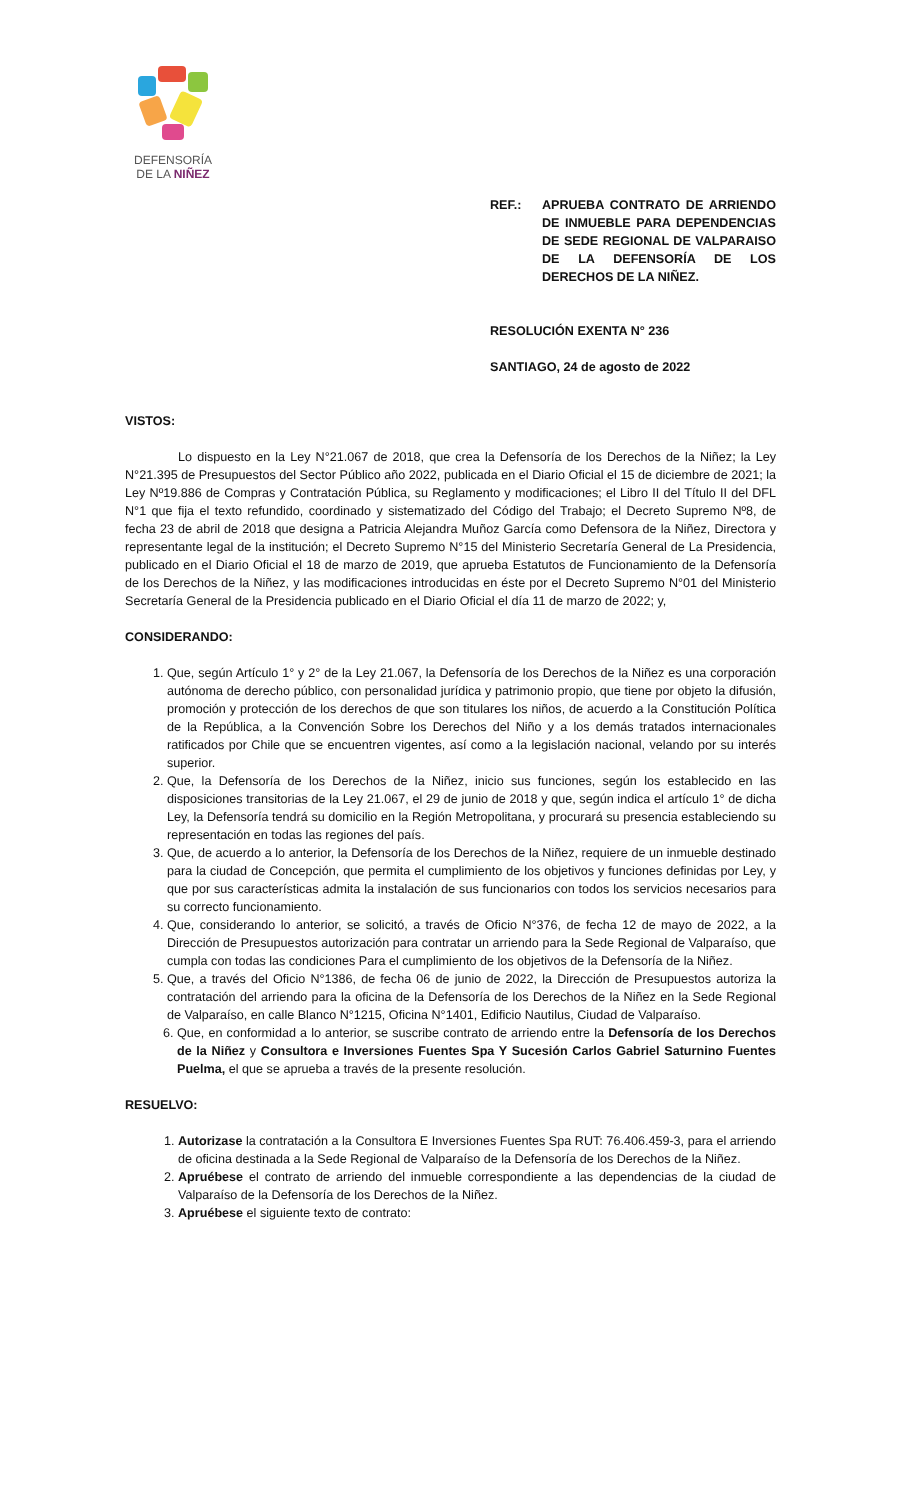DEFENSORÍA
DE LA NIÑEZ
REF.: APRUEBA CONTRATO DE ARRIENDO DE INMUEBLE PARA DEPENDENCIAS DE SEDE REGIONAL DE VALPARAISO DE LA DEFENSORÍA DE LOS DERECHOS DE LA NIÑEZ.
RESOLUCIÓN EXENTA N° 236
SANTIAGO, 24 de agosto de 2022
VISTOS:
Lo dispuesto en la Ley N°21.067 de 2018, que crea la Defensoría de los Derechos de la Niñez; la Ley N°21.395 de Presupuestos del Sector Público año 2022, publicada en el Diario Oficial el 15 de diciembre de 2021; la Ley Nº19.886 de Compras y Contratación Pública, su Reglamento y modificaciones; el Libro II del Título II del DFL N°1 que fija el texto refundido, coordinado y sistematizado del Código del Trabajo; el Decreto Supremo Nº8, de fecha 23 de abril de 2018 que designa a Patricia Alejandra Muñoz García como Defensora de la Niñez, Directora y representante legal de la institución; el Decreto Supremo N°15 del Ministerio Secretaría General de La Presidencia, publicado en el Diario Oficial el 18 de marzo de 2019, que aprueba Estatutos de Funcionamiento de la Defensoría de los Derechos de la Niñez, y las modificaciones introducidas en éste por el Decreto Supremo N°01 del Ministerio Secretaría General de la Presidencia publicado en el Diario Oficial el día 11 de marzo de 2022; y,
CONSIDERANDO:
1. Que, según Artículo 1° y 2° de la Ley 21.067, la Defensoría de los Derechos de la Niñez es una corporación autónoma de derecho público, con personalidad jurídica y patrimonio propio, que tiene por objeto la difusión, promoción y protección de los derechos de que son titulares los niños, de acuerdo a la Constitución Política de la República, a la Convención Sobre los Derechos del Niño y a los demás tratados internacionales ratificados por Chile que se encuentren vigentes, así como a la legislación nacional, velando por su interés superior.
2. Que, la Defensoría de los Derechos de la Niñez, inicio sus funciones, según los establecido en las disposiciones transitorias de la Ley 21.067, el 29 de junio de 2018 y que, según indica el artículo 1° de dicha Ley, la Defensoría tendrá su domicilio en la Región Metropolitana, y procurará su presencia estableciendo su representación en todas las regiones del país.
3. Que, de acuerdo a lo anterior, la Defensoría de los Derechos de la Niñez, requiere de un inmueble destinado para la ciudad de Concepción, que permita el cumplimiento de los objetivos y funciones definidas por Ley, y que por sus características admita la instalación de sus funcionarios con todos los servicios necesarios para su correcto funcionamiento.
4. Que, considerando lo anterior, se solicitó, a través de Oficio N°376, de fecha 12 de mayo de 2022, a la Dirección de Presupuestos autorización para contratar un arriendo para la Sede Regional de Valparaíso, que cumpla con todas las condiciones Para el cumplimiento de los objetivos de la Defensoría de la Niñez.
5. Que, a través del Oficio N°1386, de fecha 06 de junio de 2022, la Dirección de Presupuestos autoriza la contratación del arriendo para la oficina de la Defensoría de los Derechos de la Niñez en la Sede Regional de Valparaíso, en calle Blanco N°1215, Oficina N°1401, Edificio Nautilus, Ciudad de Valparaíso.
6. Que, en conformidad a lo anterior, se suscribe contrato de arriendo entre la Defensoría de los Derechos de la Niñez y Consultora e Inversiones Fuentes Spa Y Sucesión Carlos Gabriel Saturnino Fuentes Puelma, el que se aprueba a través de la presente resolución.
RESUELVO:
1. Autorizase la contratación a la Consultora E Inversiones Fuentes Spa RUT: 76.406.459-3, para el arriendo de oficina destinada a la Sede Regional de Valparaíso de la Defensoría de los Derechos de la Niñez.
2. Apruébese el contrato de arriendo del inmueble correspondiente a las dependencias de la ciudad de Valparaíso de la Defensoría de los Derechos de la Niñez.
3. Apruébese el siguiente texto de contrato: